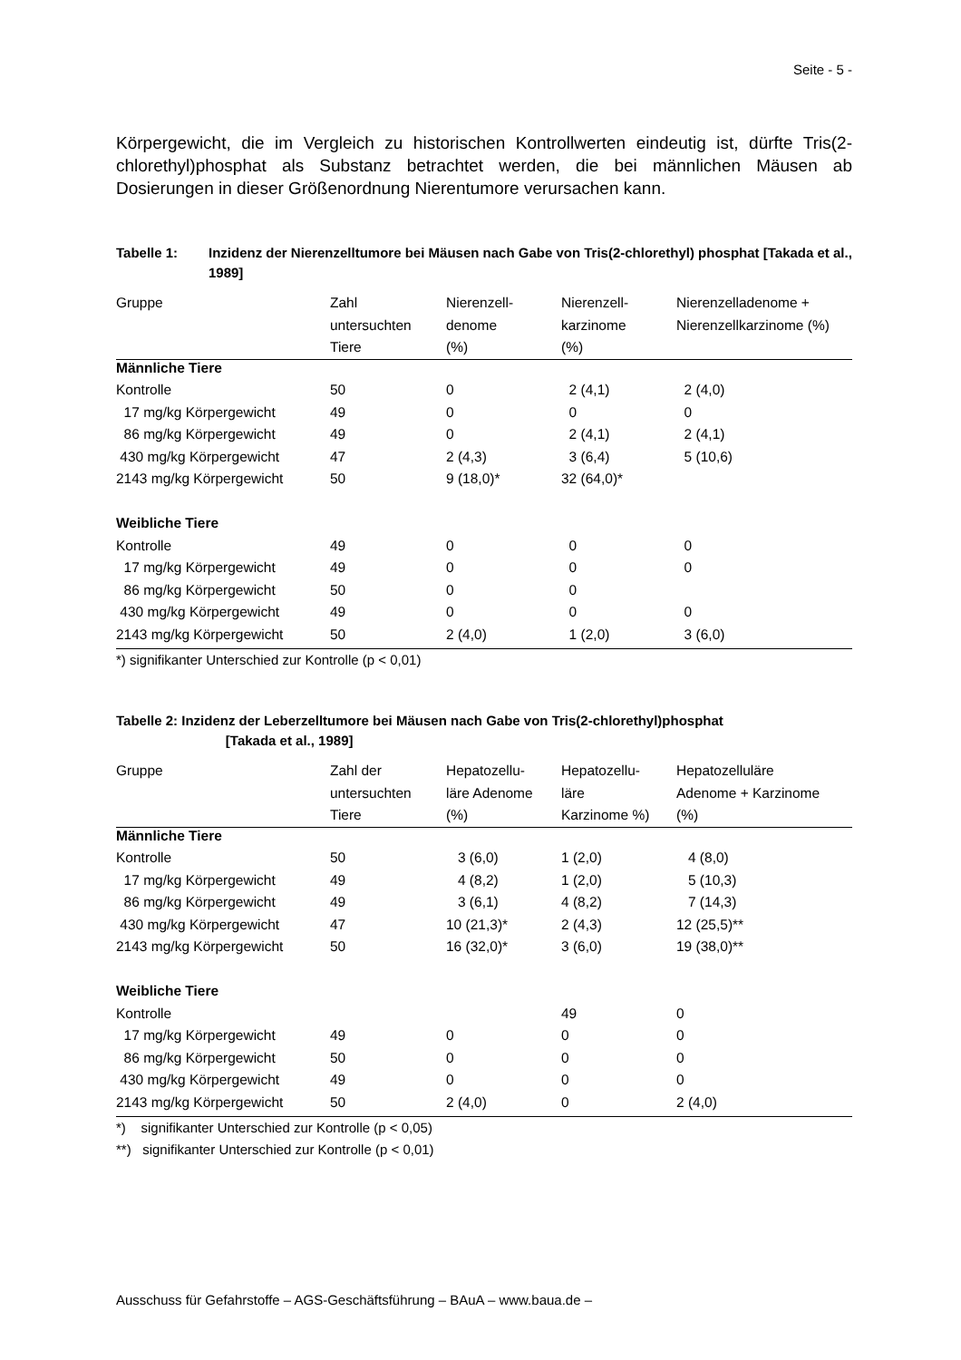Seite - 5 -
Körpergewicht, die im Vergleich zu historischen Kontrollwerten eindeutig ist, dürfte Tris(2-chlorethyl)phosphat als Substanz betrachtet werden, die bei männlichen Mäusen ab Dosierungen in dieser Größenordnung Nierentumore verursachen kann.
Tabelle 1: Inzidenz der Nierenzelltumore bei Mäusen nach Gabe von Tris(2-chlorethyl) phosphat [Takada et al., 1989]
| Gruppe | Zahl untersuchten Tiere | Nierenzell- denome (%) | Nierenzell- karzinome (%) | Nierenzelladenome + Nierenzellkarzinome (%) |
| --- | --- | --- | --- | --- |
| Männliche Tiere | | | | |
| Kontrolle | 50 | 0 | 2 (4,1) | 2 (4,0) |
| 17 mg/kg Körpergewicht | 49 | 0 | 0 | 0 |
| 86 mg/kg Körpergewicht | 49 | 0 | 2 (4,1) | 2 (4,1) |
| 430 mg/kg Körpergewicht | 47 | 2 (4,3) | 3 (6,4) | 5 (10,6) |
| 2143 mg/kg Körpergewicht | 50 | 9 (18,0)* | 32 (64,0)* | |
| Weibliche Tiere | | | | |
| Kontrolle | 49 | 0 | 0 | 0 |
| 17 mg/kg Körpergewicht | 49 | 0 | 0 | 0 |
| 86 mg/kg Körpergewicht | 50 | 0 | 0 | |
| 430 mg/kg Körpergewicht | 49 | 0 | 0 | 0 |
| 2143 mg/kg Körpergewicht | 50 | 2 (4,0) | 1 (2,0) | 3 (6,0) |
*) signifikanter Unterschied zur Kontrolle (p < 0,01)
Tabelle 2: Inzidenz der Leberzelltumore bei Mäusen nach Gabe von Tris(2-chlorethyl)phosphat
[Takada et al., 1989]
| Gruppe | Zahl der untersuchten Tiere | Hepatozellu- läre Adenome (%) | Hepatozellu- läre Karzinome %) | Hepatozelluläre Adenome + Karzinome (%) |
| --- | --- | --- | --- | --- |
| Männliche Tiere | | | | |
| Kontrolle | 50 | 3 (6,0) | 1 (2,0) | 4 (8,0) |
| 17 mg/kg Körpergewicht | 49 | 4 (8,2) | 1 (2,0) | 5 (10,3) |
| 86 mg/kg Körpergewicht | 49 | 3 (6,1) | 4 (8,2) | 7 (14,3) |
| 430 mg/kg Körpergewicht | 47 | 10 (21,3)* | 2 (4,3) | 12 (25,5)** |
| 2143 mg/kg Körpergewicht | 50 | 16 (32,0)* | 3 (6,0) | 19 (38,0)** |
| Weibliche Tiere | | | | |
| Kontrolle | | | 49 | 0 |
| 17 mg/kg Körpergewicht | 49 | 0 | 0 | 0 |
| 86 mg/kg Körpergewicht | 50 | 0 | 0 | 0 |
| 430 mg/kg Körpergewicht | 49 | 0 | 0 | 0 |
| 2143 mg/kg Körpergewicht | 50 | 2 (4,0) | 0 | 2 (4,0) |
*) signifikanter Unterschied zur Kontrolle (p < 0,05)
**) signifikanter Unterschied zur Kontrolle (p < 0,01)
Ausschuss für Gefahrstoffe – AGS-Geschäftsführung – BAuA – www.baua.de –